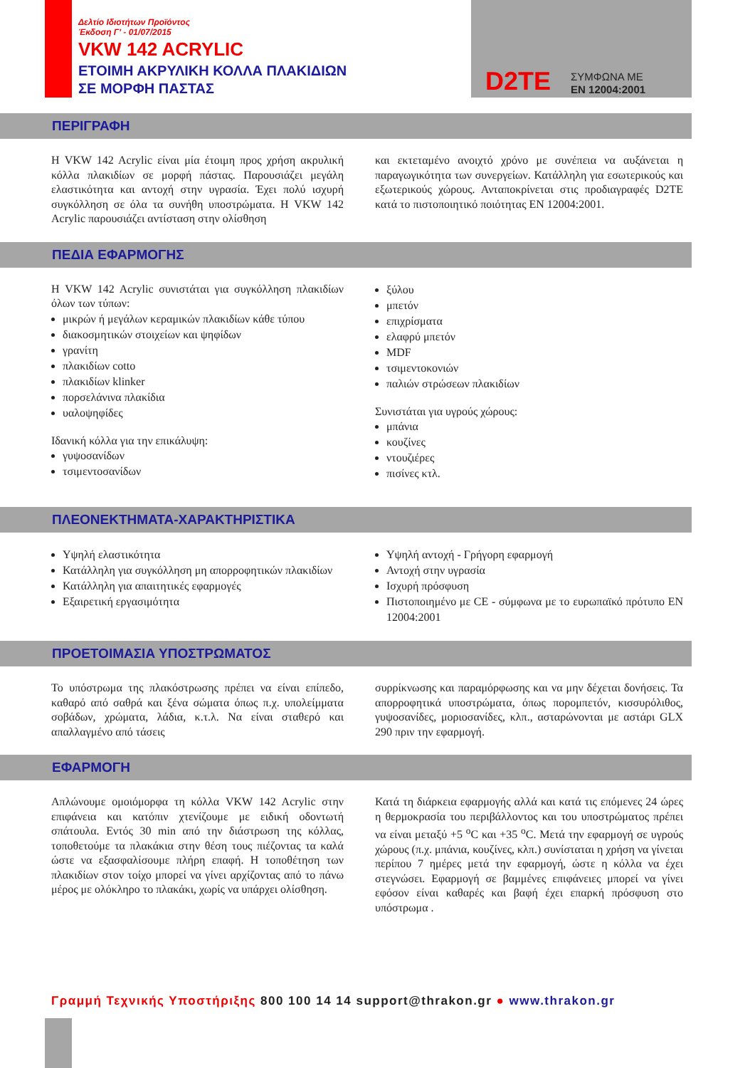Δελτίο Ιδιοτήτων Προϊόντος
Έκδοση Γ' - 01/07/2015
VKW 142 ACRYLIC
ΕΤΟΙΜΗ ΑΚΡΥΛΙΚΗ ΚΟΛΛΑ ΠΛΑΚΙΔΙΩΝ
ΣΕ ΜΟΡΦΗ ΠΑΣΤΑΣ
D2TE
ΣΥΜΦΩΝΑ ΜΕ
EN 12004:2001
ΠΕΡΙΓΡΑΦΗ
Η VKW 142 Acrylic είναι μία έτοιμη προς χρήση ακρυλική κόλλα πλακιδίων σε μορφή πάστας. Παρουσιάζει μεγάλη ελαστικότητα και αντοχή στην υγρασία. Έχει πολύ ισχυρή συγκόλληση σε όλα τα συνήθη υποστρώματα. Η VKW 142 Acrylic παρουσιάζει αντίσταση στην ολίσθηση
και εκτεταμένο ανοιχτό χρόνο με συνέπεια να αυξάνεται η παραγωγικότητα των συνεργείων. Κατάλληλη για εσωτερικούς και εξωτερικούς χώρους. Ανταποκρίνεται στις προδιαγραφές D2TE κατά το πιστοποιητικό ποιότητας EN 12004:2001.
ΠΕΔΙΑ ΕΦΑΡΜΟΓΗΣ
Η VKW 142 Acrylic συνιστάται για συγκόλληση πλακιδίων όλων των τύπων:
μικρών ή μεγάλων κεραμικών πλακιδίων κάθε τύπου
διακοσμητικών στοιχείων και ψηφίδων
γρανίτη
πλακιδίων cotto
πλακιδίων klinker
πορσελάνινα πλακίδια
υαλοψηφίδες
Ιδανική κόλλα για την επικάλυψη:
γυψοσανίδων
τσιμεντοσανίδων
ξύλου
μπετόν
επιχρίσματα
ελαφρύ μπετόν
MDF
τσιμεντοκονιών
παλιών στρώσεων πλακιδίων
Συνιστάται για υγρούς χώρους:
μπάνια
κουζίνες
ντουζιέρες
πισίνες κτλ.
ΠΛΕΟΝΕΚΤΗΜΑΤΑ-ΧΑΡΑΚΤΗΡΙΣΤΙΚΑ
Υψηλή ελαστικότητα
Κατάλληλη για συγκόλληση μη απορροφητικών πλακιδίων
Κατάλληλη για απαιτητικές εφαρμογές
Εξαιρετική εργασιμότητα
Υψηλή αντοχή - Γρήγορη εφαρμογή
Αντοχή στην υγρασία
Ισχυρή πρόσφυση
Πιστοποιημένο με CE - σύμφωνα με το ευρωπαϊκό πρότυπο EN 12004:2001
ΠΡΟΕΤΟΙΜΑΣΙΑ ΥΠΟΣΤΡΩΜΑΤΟΣ
Το υπόστρωμα της πλακόστρωσης πρέπει να είναι επίπεδο, καθαρό από σαθρά και ξένα σώματα όπως π.χ. υπολείμματα σοβάδων, χρώματα, λάδια, κ.τ.λ. Να είναι σταθερό και απαλλαγμένο από τάσεις
συρρίκνωσης και παραμόρφωσης και να μην δέχεται δονήσεις. Τα απορροφητικά υποστρώματα, όπως πορομπετόν, κισσυρόλιθος, γυψοσανίδες, μοριοσανίδες, κλπ., ασταρώνονται με αστάρι GLX 290 πριν την εφαρμογή.
ΕΦΑΡΜΟΓΗ
Απλώνουμε ομοιόμορφα τη κόλλα VKW 142 Acrylic στην επιφάνεια και κατόπιν χτενίζουμε με ειδική οδοντωτή σπάτουλα. Εντός 30 min από την διάστρωση της κόλλας, τοποθετούμε τα πλακάκια στην θέση τους πιέζοντας τα καλά ώστε να εξασφαλίσουμε πλήρη επαφή. Η τοποθέτηση των πλακιδίων στον τοίχο μπορεί να γίνει αρχίζοντας από το πάνω μέρος με ολόκληρο το πλακάκι, χωρίς να υπάρχει ολίσθηση.
Κατά τη διάρκεια εφαρμογής αλλά και κατά τις επόμενες 24 ώρες η θερμοκρασία του περιβάλλοντος και του υποστρώματος πρέπει να είναι μεταξύ +5 <sup>o</sup>C και +35 <sup>o</sup>C. Μετά την εφαρμογή σε υγρούς χώρους (π.χ. μπάνια, κουζίνες, κλπ.) συνίσταται η χρήση να γίνεται περίπου 7 ημέρες μετά την εφαρμογή, ώστε η κόλλα να έχει στεγνώσει. Εφαρμογή σε βαμμένες επιφάνειες μπορεί να γίνει εφόσον είναι καθαρές και βαφή έχει επαρκή πρόσφυση στο υπόστρωμα .
Γραμμή Τεχνικής Υποστήριξης 800 100 14 14 support@thrakon.gr ● www.thrakon.gr